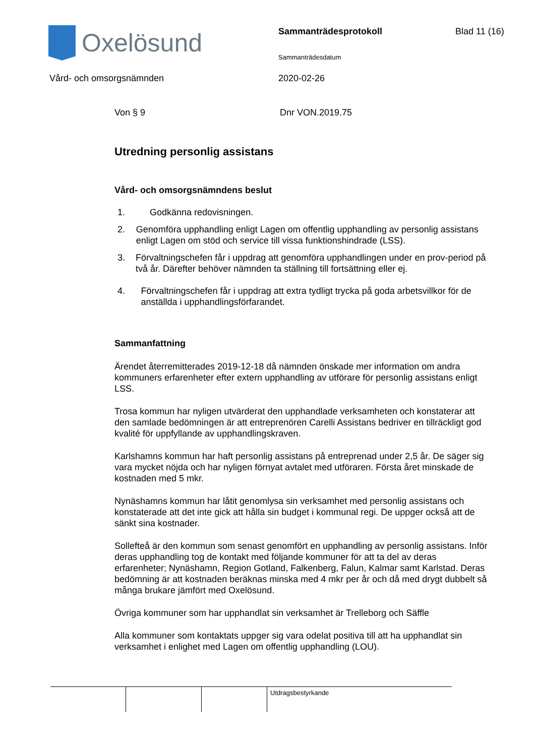Oxelösund Sammanträdesprotokoll Blad 11 (16)
Sammanträdesdatum
Vård- och omsorgsnämnden 2020-02-26
Von § 9 Dnr VON.2019.75
Utredning personlig assistans
Vård- och omsorgsnämndens beslut
1. Godkänna redovisningen.
2. Genomföra upphandling enligt Lagen om offentlig upphandling av personlig assistans enligt Lagen om stöd och service till vissa funktionshindrade (LSS).
3. Förvaltningschefen får i uppdrag att genomföra upphandlingen under en prov-period på två år. Därefter behöver nämnden ta ställning till fortsättning eller ej.
4. Förvaltningschefen får i uppdrag att extra tydligt trycka på goda arbetsvillkor för de anställda i upphandlingsförfarandet.
Sammanfattning
Ärendet återremitterades 2019-12-18 då nämnden önskade mer information om andra kommuners erfarenheter efter extern upphandling av utförare för personlig assistans enligt LSS.
Trosa kommun har nyligen utvärderat den upphandlade verksamheten och konstaterar att den samlade bedömningen är att entreprenören Carelli Assistans bedriver en tillräckligt god kvalité för uppfyllande av upphandlingskraven.
Karlshamns kommun har haft personlig assistans på entreprenad under 2,5 år. De säger sig vara mycket nöjda och har nyligen förnyat avtalet med utföraren. Första året minskade de kostnaden med 5 mkr.
Nynäshamns kommun har låtit genomlysa sin verksamhet med personlig assistans och konstaterade att det inte gick att hålla sin budget i kommunal regi. De uppger också att de sänkt sina kostnader.
Sollefteå är den kommun som senast genomfört en upphandling av personlig assistans. Inför deras upphandling tog de kontakt med följande kommuner för att ta del av deras erfarenheter; Nynäshamn, Region Gotland, Falkenberg, Falun, Kalmar samt Karlstad. Deras bedömning är att kostnaden beräknas minska med 4 mkr per år och då med drygt dubbelt så många brukare jämfört med Oxelösund.
Övriga kommuner som har upphandlat sin verksamhet är Trelleborg och Säffle
Alla kommuner som kontaktats uppger sig vara odelat positiva till att ha upphandlat sin verksamhet i enlighet med Lagen om offentlig upphandling (LOU).
Utdragsbestyrkande